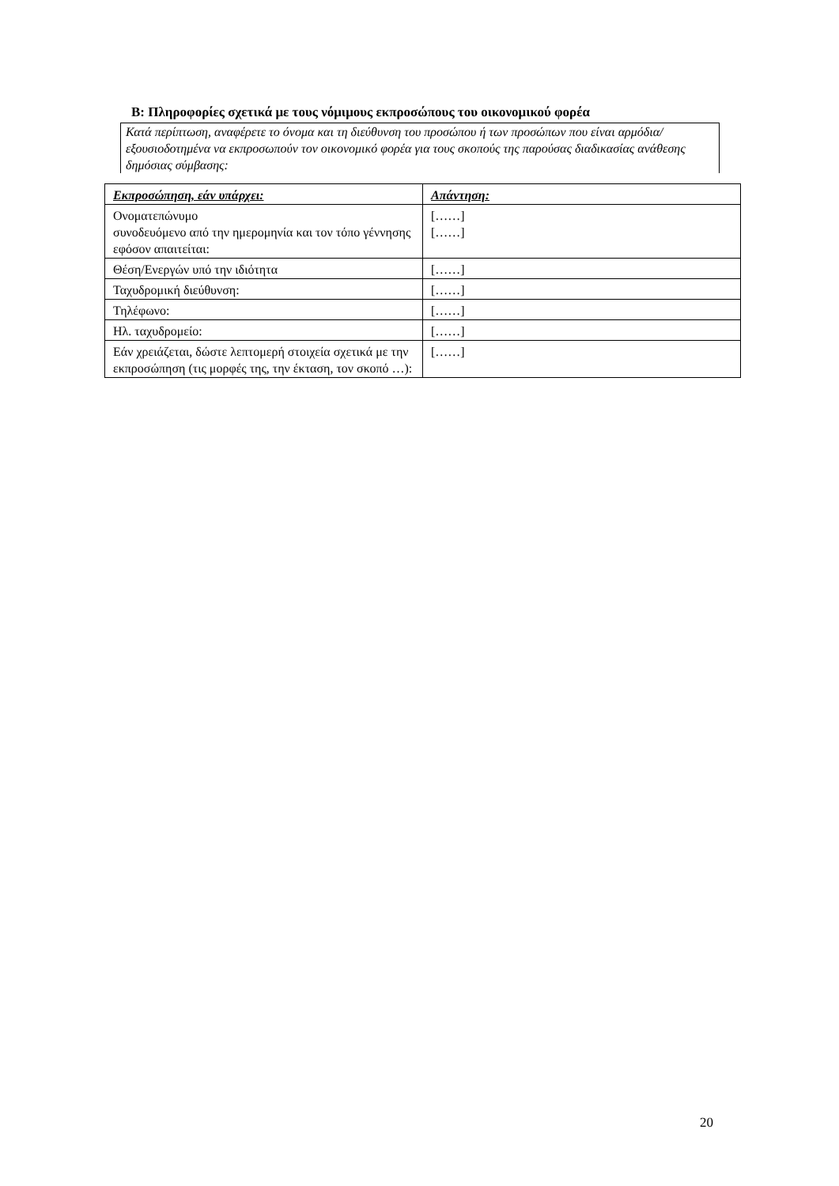B: Πληροφορίες σχετικά με τους νόμιμους εκπροσώπους του οικονομικού φορέα
Κατά περίπτωση, αναφέρετε το όνομα και τη διεύθυνση του προσώπου ή των προσώπων που είναι αρμόδια/εξουσιοδοτημένα να εκπροσωπούν τον οικονομικό φορέα για τους σκοπούς της παρούσας διαδικασίας ανάθεσης δημόσιας σύμβασης:
| Εκπροσώπηση, εάν υπάρχει: | Απάντηση: |
| --- | --- |
| Ονοματεπώνυμο συνοδευόμενο από την ημερομηνία και τον τόπο γέννησης εφόσον απαιτείται: | [……] [……] |
| Θέση/Ενεργών υπό την ιδιότητα | [……] |
| Ταχυδρομική διεύθυνση: | [……] |
| Τηλέφωνο: | [……] |
| Ηλ. ταχυδρομείο: | [……] |
| Εάν χρειάζεται, δώστε λεπτομερή στοιχεία σχετικά με την εκπροσώπηση (τις μορφές της, την έκταση, τον σκοπό …): | [……] |
20